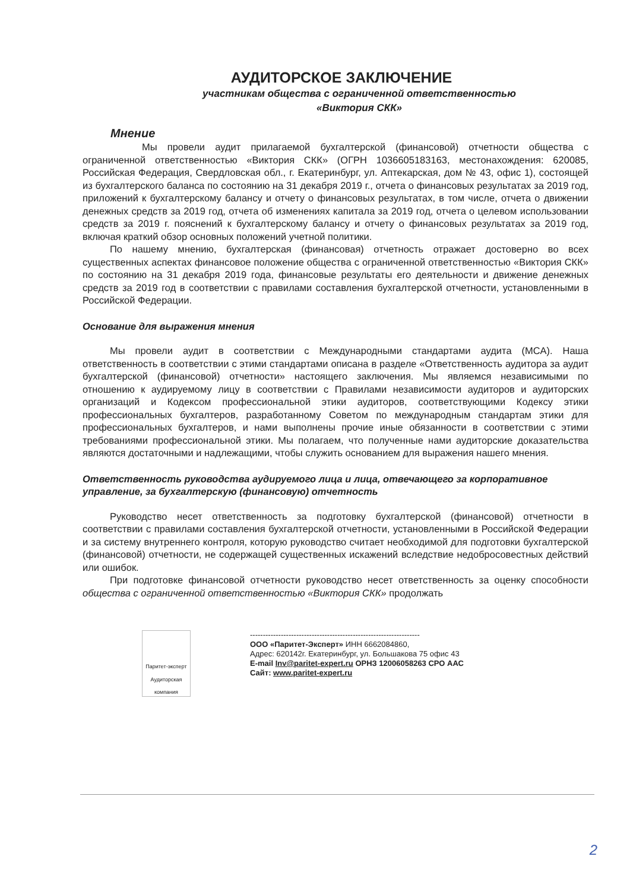АУДИТОРСКОЕ ЗАКЛЮЧЕНИЕ
участникам общества с ограниченной ответственностью
«Виктория СКК»
Мнение
Мы провели аудит прилагаемой бухгалтерской (финансовой) отчетности общества с ограниченной ответственностью «Виктория СКК» (ОГРН 1036605183163, местонахождения: 620085, Российская Федерация, Свердловская обл., г. Екатеринбург, ул. Аптекарская, дом № 43, офис 1), состоящей из бухгалтерского баланса по состоянию на 31 декабря 2019 г., отчета о финансовых результатах за 2019 год, приложений к бухгалтерскому балансу и отчету о финансовых результатах, в том числе, отчета о движении денежных средств за 2019 год, отчета об изменениях капитала за 2019 год, отчета о целевом использовании средств за 2019 г. пояснений к бухгалтерскому балансу и отчету о финансовых результатах за 2019 год, включая краткий обзор основных положений учетной политики.
По нашему мнению, бухгалтерская (финансовая) отчетность отражает достоверно во всех существенных аспектах финансовое положение общества с ограниченной ответственностью «Виктория СКК» по состоянию на 31 декабря 2019 года, финансовые результаты его деятельности и движение денежных средств за 2019 год в соответствии с правилами составления бухгалтерской отчетности, установленными в Российской Федерации.
Основание для выражения мнения
Мы провели аудит в соответствии с Международными стандартами аудита (МСА). Наша ответственность в соответствии с этими стандартами описана в разделе «Ответственность аудитора за аудит бухгалтерской (финансовой) отчетности» настоящего заключения. Мы являемся независимыми по отношению к аудируемому лицу в соответствии с Правилами независимости аудиторов и аудиторских организаций и Кодексом профессиональной этики аудиторов, соответствующими Кодексу этики профессиональных бухгалтеров, разработанному Советом по международным стандартам этики для профессиональных бухгалтеров, и нами выполнены прочие иные обязанности в соответствии с этими требованиями профессиональной этики. Мы полагаем, что полученные нами аудиторские доказательства являются достаточными и надлежащими, чтобы служить основанием для выражения нашего мнения.
Ответственность руководства аудируемого лица и лица, отвечающего за корпоративное управление, за бухгалтерскую (финансовую) отчетность
Руководство несет ответственность за подготовку бухгалтерской (финансовой) отчетности в соответствии с правилами составления бухгалтерской отчетности, установленными в Российской Федерации и за систему внутреннего контроля, которую руководство считает необходимой для подготовки бухгалтерской (финансовой) отчетности, не содержащей существенных искажений вследствие недобросовестных действий или ошибок.
При подготовке финансовой отчетности руководство несет ответственность за оценку способности общества с ограниченной ответственностью «Виктория СКК» продолжать
Паритет-эксперт
Аудиторская компания
------------------------------------------------------------------
ООО «Паритет-Эксперт» ИНН 6662084860,
Адрес: 620142г. Екатеринбург, ул. Большакова 75 офис 43
E-mail Inv@paritet-expert.ru ОРНЗ 12006058263 СРО ААС
Сайт: www.paritet-expert.ru
2